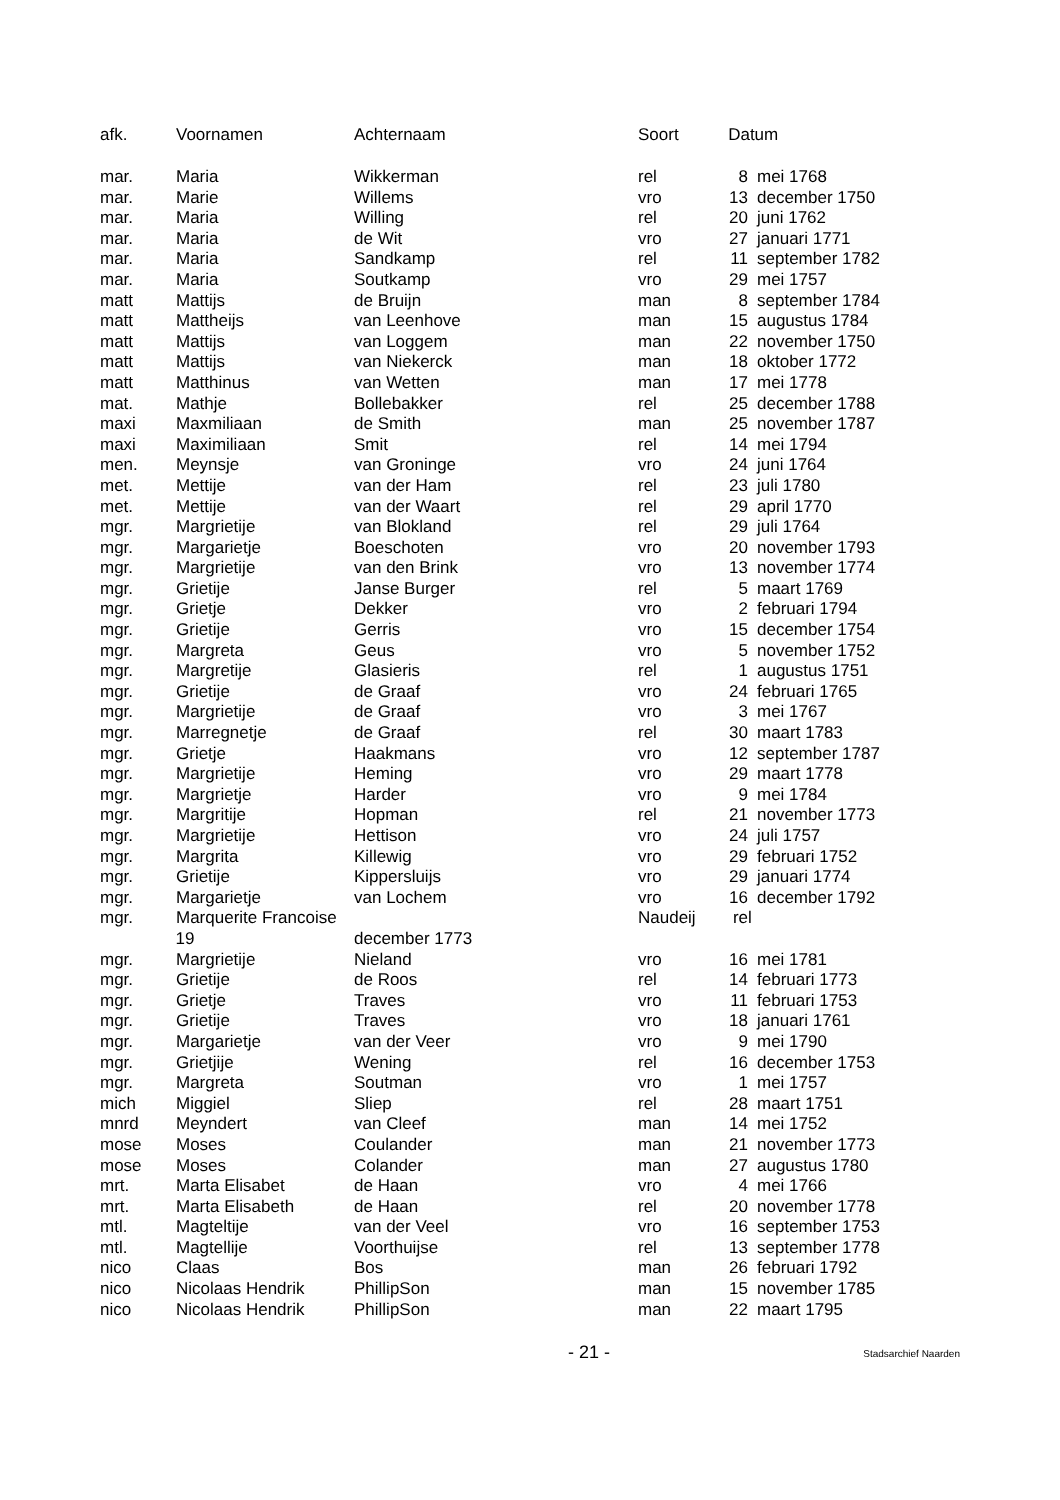| afk. | Voornamen | Achternaam | Soort | Datum | |
| --- | --- | --- | --- | --- | --- |
| mar. | Maria | Wikkerman | rel | 8 | mei 1768 |
| mar. | Marie | Willems | vro | 13 | december 1750 |
| mar. | Maria | Willing | rel | 20 | juni 1762 |
| mar. | Maria | de Wit | vro | 27 | januari 1771 |
| mar. | Maria | Sandkamp | rel | 11 | september 1782 |
| mar. | Maria | Soutkamp | vro | 29 | mei 1757 |
| matt | Mattijs | de Bruijn | man | 8 | september 1784 |
| matt | Mattheijs | van Leenhove | man | 15 | augustus 1784 |
| matt | Mattijs | van Loggem | man | 22 | november 1750 |
| matt | Mattijs | van Niekerck | man | 18 | oktober 1772 |
| matt | Matthinus | van Wetten | man | 17 | mei 1778 |
| mat. | Mathje | Bollebakker | rel | 25 | december 1788 |
| maxi | Maxmiliaan | de Smith | man | 25 | november 1787 |
| maxi | Maximiliaan | Smit | rel | 14 | mei 1794 |
| men. | Meynsje | van Groninge | vro | 24 | juni 1764 |
| met. | Mettije | van der Ham | rel | 23 | juli 1780 |
| met. | Mettije | van der Waart | rel | 29 | april 1770 |
| mgr. | Margrietije | van Blokland | rel | 29 | juli 1764 |
| mgr. | Margarietje | Boeschoten | vro | 20 | november 1793 |
| mgr. | Margrietije | van den Brink | vro | 13 | november 1774 |
| mgr. | Grietije | Janse Burger | rel | 5 | maart 1769 |
| mgr. | Grietje | Dekker | vro | 2 | februari 1794 |
| mgr. | Grietije | Gerris | vro | 15 | december 1754 |
| mgr. | Margreta | Geus | vro | 5 | november 1752 |
| mgr. | Margretije | Glasieris | rel | 1 | augustus 1751 |
| mgr. | Grietije | de Graaf | vro | 24 | februari 1765 |
| mgr. | Margrietije | de Graaf | vro | 3 | mei 1767 |
| mgr. | Marregnetje | de Graaf | rel | 30 | maart 1783 |
| mgr. | Grietje | Haakmans | vro | 12 | september 1787 |
| mgr. | Margrietije | Heming | vro | 29 | maart 1778 |
| mgr. | Margrietje | Harder | vro | 9 | mei 1784 |
| mgr. | Margritije | Hopman | rel | 21 | november 1773 |
| mgr. | Margrietije | Hettison | vro | 24 | juli 1757 |
| mgr. | Margrita | Killewig | vro | 29 | februari 1752 |
| mgr. | Grietije | Kippersluijs | vro | 29 | januari 1774 |
| mgr. | Margarietje | van Lochem | vro | 16 | december 1792 |
| mgr. | Marquerite Francoise | | Naudeij | rel | |
| 19 | | december 1773 | | | |
| mgr. | Margrietije | Nieland | vro | 16 | mei 1781 |
| mgr. | Grietije | de Roos | rel | 14 | februari 1773 |
| mgr. | Grietje | Traves | vro | 11 | februari 1753 |
| mgr. | Grietije | Traves | vro | 18 | januari 1761 |
| mgr. | Margarietje | van der Veer | vro | 9 | mei 1790 |
| mgr. | Grietjije | Wening | rel | 16 | december 1753 |
| mgr. | Margreta | Soutman | vro | 1 | mei 1757 |
| mich | Miggiel | Sliep | rel | 28 | maart 1751 |
| mnrd | Meyndert | van Cleef | man | 14 | mei 1752 |
| mose | Moses | Coulander | man | 21 | november 1773 |
| mose | Moses | Colander | man | 27 | augustus 1780 |
| mrt. | Marta Elisabet | de Haan | vro | 4 | mei 1766 |
| mrt. | Marta Elisabeth | de Haan | rel | 20 | november 1778 |
| mtl. | Magteltije | van der Veel | vro | 16 | september 1753 |
| mtl. | Magtellije | Voorthuijse | rel | 13 | september 1778 |
| nico | Claas | Bos | man | 26 | februari 1792 |
| nico | Nicolaas Hendrik | PhillipSon | man | 15 | november 1785 |
| nico | Nicolaas Hendrik | PhillipSon | man | 22 | maart 1795 |
- 21 -
Stadsarchief Naarden